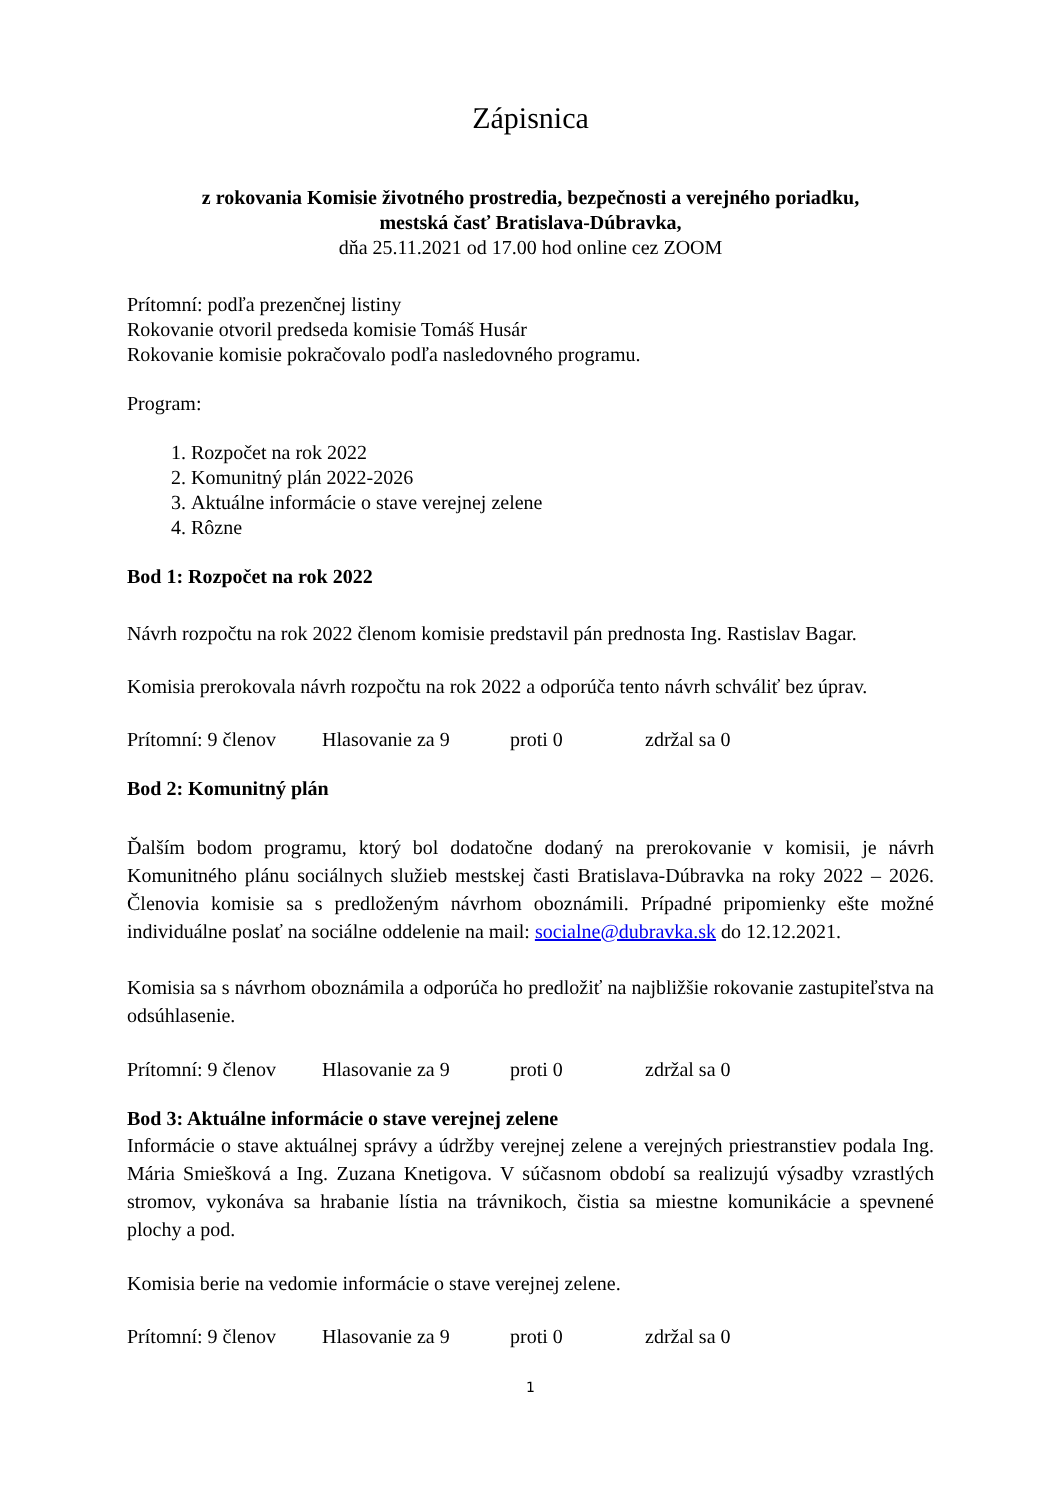Zápisnica
z rokovania Komisie životného prostredia, bezpečnosti a verejného poriadku,
mestská časť Bratislava-Dúbravka,
dňa 25.11.2021 od 17.00 hod online cez ZOOM
Prítomní: podľa prezenčnej listiny
Rokovanie otvoril predseda komisie Tomáš Husár
Rokovanie komisie pokračovalo podľa nasledovného programu.
Program:
1. Rozpočet na rok 2022
2. Komunitný plán 2022-2026
3. Aktuálne informácie o stave verejnej zelene
4. Rôzne
Bod 1: Rozpočet na rok 2022
Návrh rozpočtu na rok 2022 členom komisie predstavil pán prednosta Ing. Rastislav Bagar.
Komisia prerokovala návrh rozpočtu na rok 2022 a odporúča tento návrh schváliť bez úprav.
Prítomní: 9 členov Hlasovanie za 9 proti 0 zdržal sa 0
Bod 2: Komunitný plán
Ďalším bodom programu, ktorý bol dodatočne dodaný na prerokovanie v komisii, je návrh Komunitného plánu sociálnych služieb mestskej časti Bratislava-Dúbravka na roky 2022 – 2026. Členovia komisie sa s predloženým návrhom oboznámili. Prípadné pripomienky ešte možné individuálne poslať na sociálne oddelenie na mail: socialne@dubravka.sk do 12.12.2021.
Komisia sa s návrhom oboznámila a odporúča ho predložiť na najbližšie rokovanie zastupiteľstva na odsúhlasenie.
Prítomní: 9 členov Hlasovanie za 9 proti 0 zdržal sa 0
Bod 3: Aktuálne informácie o stave verejnej zelene
Informácie o stave aktuálnej správy a údržby verejnej zelene a verejných priestranstiev podala Ing. Mária Smiešková a Ing. Zuzana Knetigova. V súčasnom období sa realizujú výsadby vzrastlých stromov, vykonáva sa hrabanie lístia na trávnikoch, čistia sa miestne komunikácie a spevnené plochy a pod.
Komisia berie na vedomie informácie o stave verejnej zelene.
Prítomní: 9 členov Hlasovanie za 9 proti 0 zdržal sa 0
1